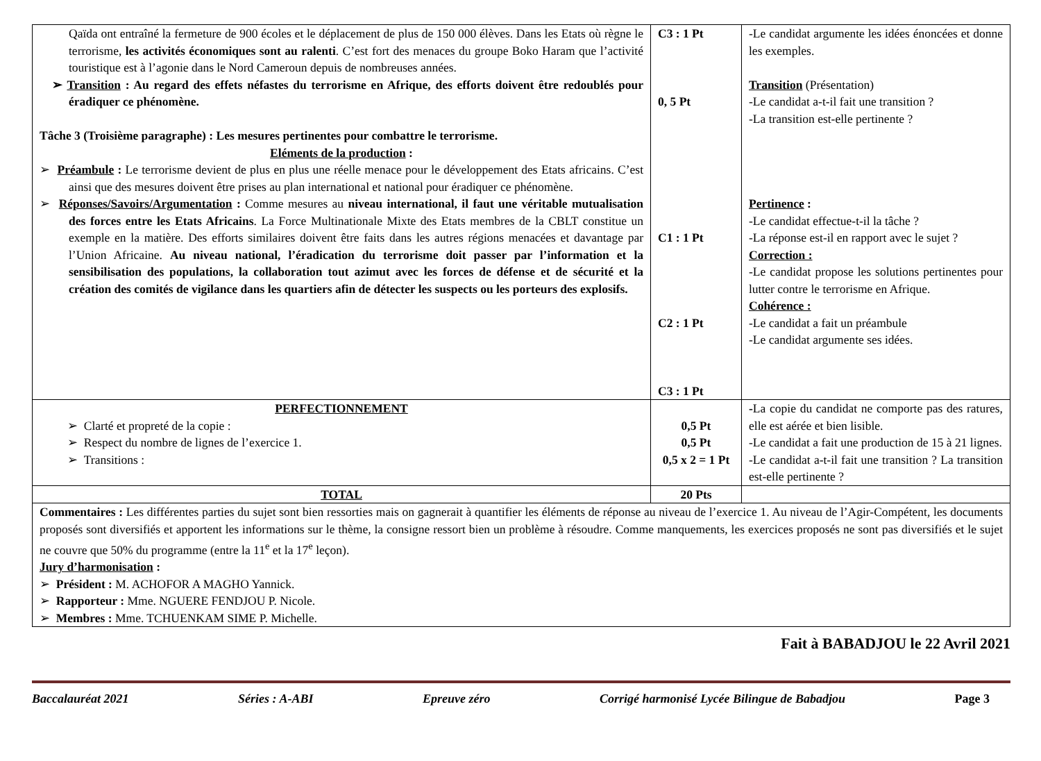| Qaïda ont entraîné la fermeture de 900 écoles et le déplacement de plus de 150 000 élèves. Dans les Etats où règne le terrorisme, les activités économiques sont au ralenti . C’est fort des menaces du groupe Boko Haram que l’activité touristique est à l’agonie dans le Nord Cameroun depuis de nombreuses années. ➢ Transition : Au regard des effets néfastes du terrorisme en Afrique, des efforts doivent être redoublés pour éradiquer ce phénomène. Tâche 3 (Troisième paragraphe) : Les mesures pertinentes pour combattre le terrorisme. Eléments de la production : ➢ Préambule : Le terrorisme devient de plus en plus une réelle menace pour le développement des Etats africains. C’est ainsi que des mesures doivent être prises au plan international et national pour éradiquer ce phénomène. ➢ Réponses/Savoirs/Argumentation : Comme mesures au niveau international, il faut une véritable mutualisation des forces entre les Etats Africains . La Force Multinationale Mixte des Etats membres de la CBLT constitue un exemple en la matière. Des efforts similaires doivent être faits dans les autres régions menacées et davantage par l’Union Africaine. Au niveau national, l’éradication du terrorisme doit passer par l’information et la sensibilisation des populations, la collaboration tout azimut avec les forces de défense et de sécurité et la création des comités de vigilance dans les quartiers afin de détecter les suspects ou les porteurs des explosifs. | C3 : 1 Pt 0, 5 Pt C1 : 1 Pt C2 : 1 Pt C3 : 1 Pt | -Le candidat argumente les idées énoncées et donne les exemples. Transition (Présentation) -Le candidat a-t-il fait une transition ? -La transition est-elle pertinente ? Pertinence : -Le candidat effectue-t-il la tâche ? -La réponse est-il en rapport avec le sujet ? Correction : -Le candidat propose les solutions pertinentes pour lutter contre le terrorisme en Afrique. Cohérence : -Le candidat a fait un préambule -Le candidat argumente ses idées. |
| PERFECTIONNEMENT ➢ Clarté et propreté de la copie : ➢ Respect du nombre de lignes de l’exercice 1. ➢ Transitions : | 0,5 Pt 0,5 Pt 0,5 x 2 = 1 Pt | - La copie du candidat ne comporte pas des ratures, elle est aérée et bien lisible. -Le candidat a fait une production de 15 à 21 lignes. -Le candidat a-t-il fait une transition ? La transition est-elle pertinente ? |
| TOTAL | 20 Pts | |
| Commentaires : Les différentes parties du sujet sont bien ressorties mais on gagnerait à quantifier les éléments de réponse au niveau de l’exercice 1. Au niveau de l’Agir-Compétent, les documents proposés sont diversifiés et apportent les informations sur le thème, la consigne ressort bien un problème à résoudre. Comme manquements, les exercices proposés ne sont pas diversifiés et le sujet ne couvre que 50% du programme (entre la 11<sup>e</sup> et la 17<sup>e</sup> leçon). Jury d’harmonisation : ➢ Président : M. ACHOFOR A MAGHO Yannick. ➢ Rapporteur : Mme. NGUERE FENDJOU P. Nicole. ➢ Membres : Mme. TCHUENKAM SIME P. Michelle. | | |
Fait à BABADJOU le 22 Avril 2021
Baccalauréat 2021 Séries : A-ABI Epreuve zéro Corrigé harmonisé Lycée Bilingue de Babadjou Page 3